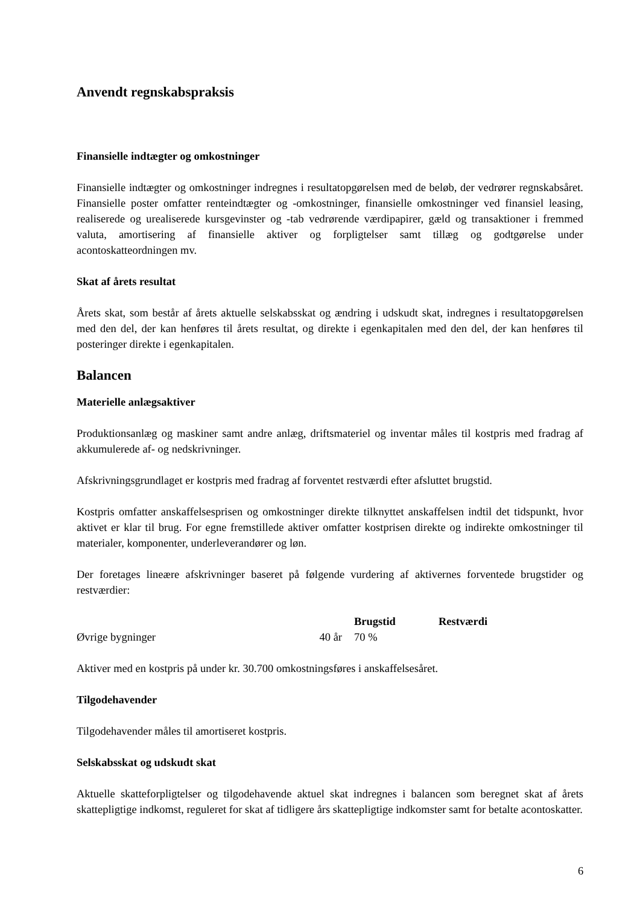Anvendt regnskabspraksis
Finansielle indtægter og omkostninger
Finansielle indtægter og omkostninger indregnes i resultatopgørelsen med de beløb, der vedrører regnskabsåret. Finansielle poster omfatter renteindtægter og -omkostninger, finansielle omkostninger ved finansiel leasing, realiserede og urealiserede kursgevinster og -tab vedrørende værdipapirer, gæld og transaktioner i fremmed valuta, amortisering af finansielle aktiver og forpligtelser samt tillæg og godtgørelse under acontoskatteordningen mv.
Skat af årets resultat
Årets skat, som består af årets aktuelle selskabsskat og ændring i udskudt skat, indregnes i resultatopgørelsen med den del, der kan henføres til årets resultat, og direkte i egenkapitalen med den del, der kan henføres til posteringer direkte i egenkapitalen.
Balancen
Materielle anlægsaktiver
Produktionsanlæg og maskiner samt andre anlæg, driftsmateriel og inventar måles til kostpris med fradrag af akkumulerede af- og nedskrivninger.
Afskrivningsgrundlaget er kostpris med fradrag af forventet restværdi efter afsluttet brugstid.
Kostpris omfatter anskaffelsesprisen og omkostninger direkte tilknyttet anskaffelsen indtil det tidspunkt, hvor aktivet er klar til brug. For egne fremstillede aktiver omfatter kostprisen direkte og indirekte omkostninger til materialer, komponenter, underleverandører og løn.
Der foretages lineære afskrivninger baseret på følgende vurdering af aktivernes forventede brugstider og restværdier:
| | | Brugstid | Restværdi |
| --- | --- | --- | --- |
| Øvrige bygninger | 40 år | 70 % | |
Aktiver med en kostpris på under kr. 30.700 omkostningsføres i anskaffelsesåret.
Tilgodehavender
Tilgodehavender måles til amortiseret kostpris.
Selskabsskat og udskudt skat
Aktuelle skatteforpligtelser og tilgodehavende aktuel skat indregnes i balancen som beregnet skat af årets skattepligtige indkomst, reguleret for skat af tidligere års skattepligtige indkomster samt for betalte acontoskatter.
6